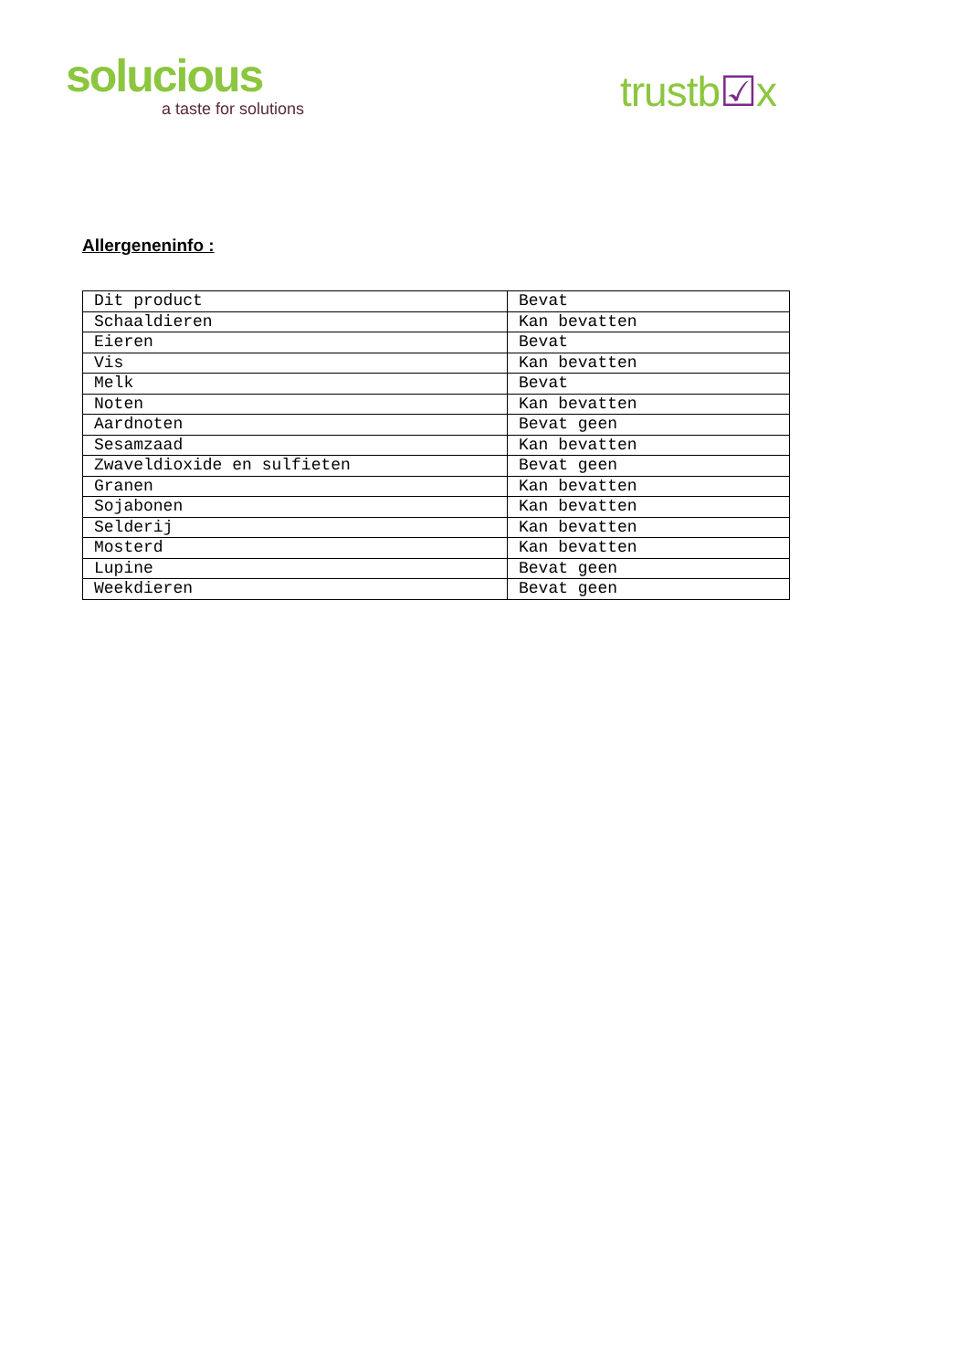solucious
a taste for solutions
trustb☑x
Allergeneninfo :
| Dit product | Bevat |
| Schaaldieren | Kan bevatten |
| Eieren | Bevat |
| Vis | Kan bevatten |
| Melk | Bevat |
| Noten | Kan bevatten |
| Aardnoten | Bevat geen |
| Sesamzaad | Kan bevatten |
| Zwaveldioxide en sulfieten | Bevat geen |
| Granen | Kan bevatten |
| Sojabonen | Kan bevatten |
| Selderij | Kan bevatten |
| Mosterd | Kan bevatten |
| Lupine | Bevat geen |
| Weekdieren | Bevat geen |